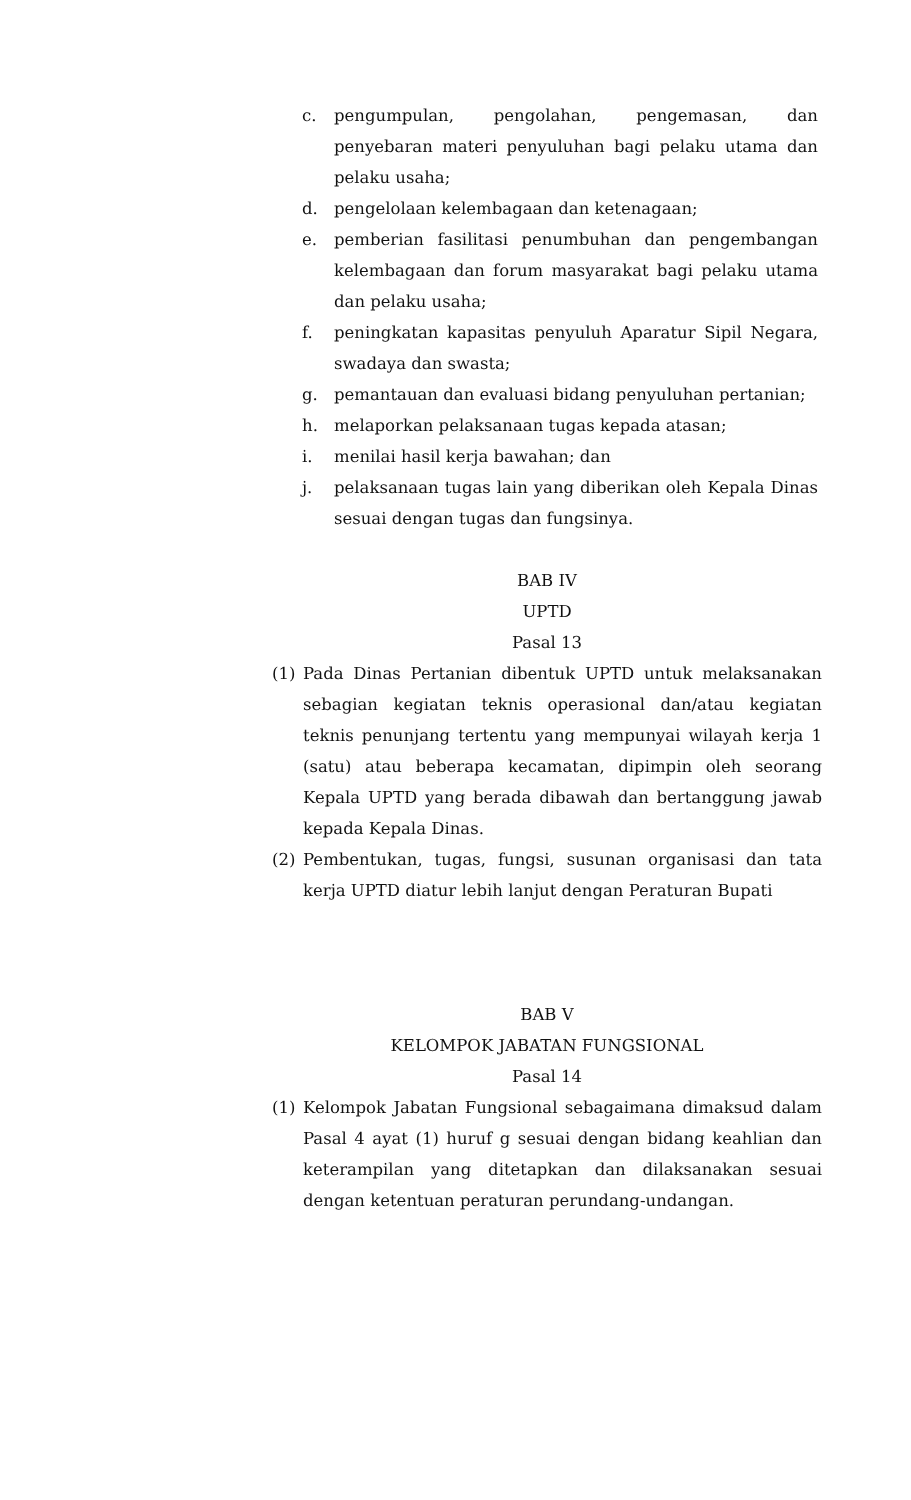c. pengumpulan, pengolahan, pengemasan, dan penyebaran materi penyuluhan bagi pelaku utama dan pelaku usaha;
d. pengelolaan kelembagaan dan ketenagaan;
e. pemberian fasilitasi penumbuhan dan pengembangan kelembagaan dan forum masyarakat bagi pelaku utama dan pelaku usaha;
f. peningkatan kapasitas penyuluh Aparatur Sipil Negara, swadaya dan swasta;
g. pemantauan dan evaluasi bidang penyuluhan pertanian;
h. melaporkan pelaksanaan tugas kepada atasan;
i. menilai hasil kerja bawahan; dan
j. pelaksanaan tugas lain yang diberikan oleh Kepala Dinas sesuai dengan tugas dan fungsinya.
BAB IV
UPTD
Pasal 13
(1) Pada Dinas Pertanian dibentuk UPTD untuk melaksanakan sebagian kegiatan teknis operasional dan/atau kegiatan teknis penunjang tertentu yang mempunyai wilayah kerja 1 (satu) atau beberapa kecamatan, dipimpin oleh seorang Kepala UPTD yang berada dibawah dan bertanggung jawab kepada Kepala Dinas.
(2) Pembentukan, tugas, fungsi, susunan organisasi dan tata kerja UPTD diatur lebih lanjut dengan Peraturan Bupati
BAB V
KELOMPOK JABATAN FUNGSIONAL
Pasal 14
(1) Kelompok Jabatan Fungsional sebagaimana dimaksud dalam Pasal 4 ayat (1) huruf g sesuai dengan bidang keahlian dan keterampilan yang ditetapkan dan dilaksanakan sesuai dengan ketentuan peraturan perundang-undangan.